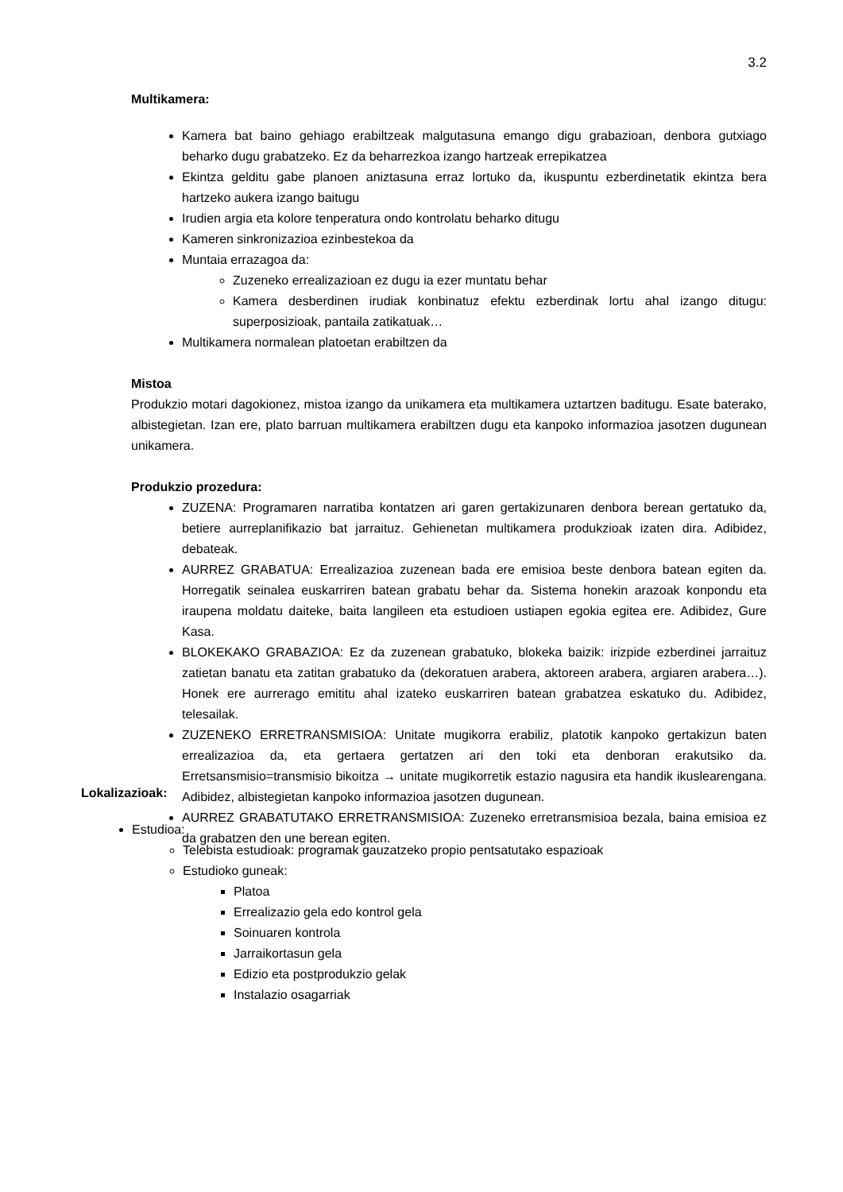3.2
Multikamera:
Kamera bat baino gehiago erabiltzeak malgutasuna emango digu grabazioan, denbora gutxiago beharko dugu grabatzeko. Ez da beharrezkoa izango hartzeak errepikatzea
Ekintza gelditu gabe planoen aniztasuna erraz lortuko da, ikuspuntu ezberdinetatik ekintza bera hartzeko aukera izango baitugu
Irudien argia eta kolore tenperatura ondo kontrolatu beharko ditugu
Kameren sinkronizazioa ezinbestekoa da
Muntaia errazagoa da:
Zuzeneko errealizazioan ez dugu ia ezer muntatu behar
Kamera desberdinen irudiak konbinatuz efektu ezberdinak lortu ahal izango ditugu: superposizioak, pantaila zatikatuak…
Multikamera normalean platoetan erabiltzen da
Mistoa
Produkzio motari dagokionez, mistoa izango da unikamera eta multikamera uztartzen baditugu. Esate baterako, albistegietan. Izan ere, plato barruan multikamera erabiltzen dugu eta kanpoko informazioa jasotzen dugunean unikamera.
Produkzio prozedura:
ZUZENA: Programaren narratiba kontatzen ari garen gertakizunaren denbora berean gertatuko da, betiere aurreplanifikazio bat jarraituz. Gehienetan multikamera produkzioak izaten dira. Adibidez, debateak.
AURREZ GRABATUA: Errealizazioa zuzenean bada ere emisioa beste denbora batean egiten da. Horregatik seinalea euskarriren batean grabatu behar da. Sistema honekin arazoak konpondu eta iraupena moldatu daiteke, baita langileen eta estudioen ustiapen egokia egitea ere. Adibidez, Gure Kasa.
BLOKEKAKO GRABAZIOA: Ez da zuzenean grabatuko, blokeka baizik: irizpide ezberdinei jarraituz zatietan banatu eta zatitan grabatuko da (dekoratuen arabera, aktoreen arabera, argiaren arabera…). Honek ere aurrerago emititu ahal izateko euskarriren batean grabatzea eskatuko du. Adibidez, telesailak.
ZUZENEKO ERRETRANSMISIOA: Unitate mugikorra erabiliz, platotik kanpoko gertakizun baten errealizazioa da, eta gertaera gertatzen ari den toki eta denboran erakutsiko da. Erretsansmisio=transmisio bikoitza → unitate mugikorretik estazio nagusira eta handik ikuslearengana. Adibidez, albistegietan kanpoko informazioa jasotzen dugunean.
AURREZ GRABATUTAKO ERRETRANSMISIOA: Zuzeneko erretransmisioa bezala, baina emisioa ez da grabatzen den une berean egiten.
Lokalizazioak:
Estudioa:
Telebista estudioak: programak gauzatzeko propio pentsatutako espazioak
Estudioko guneak:
Platoa
Errealizazio gela edo kontrol gela
Soinuaren kontrola
Jarraikortasun gela
Edizio eta postprodukzio gelak
Instalazio osagarriak